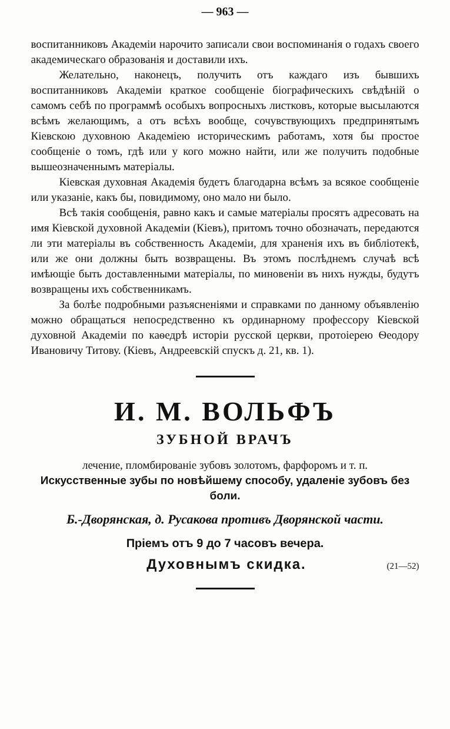— 963 —
воспитанниковъ Академіи нарочито записали свои воспоминанія о годахъ своего академическаго образованія и доставили ихъ.
Желательно, наконецъ, получить отъ каждаго изъ бывшихъ воспитанниковъ Академіи краткое сообщеніе біографическихъ свѣдѣній о самомъ себѣ по программѣ особыхъ вопросныхъ листковъ, которые высылаются всѣмъ желающимъ, а отъ всѣхъ вообще, сочувствующихъ предпринятымъ Кіевскою духовною Академіею историческимъ работамъ, хотя бы простое сообщеніе о томъ, гдѣ или у кого можно найти, или же получить подобные вышеозначеннымъ матеріалы.
Кіевская духовная Академія будетъ благодарна всѣмъ за всякое сообщеніе или указаніе, какъ бы, повидимому, оно мало ни было.
Всѣ такія сообщенія, равно какъ и самые матеріалы просятъ адресовать на имя Кіевской духовной Академіи (Кіевъ), притомъ точно обозначать, передаются ли эти матеріалы въ собственность Академіи, для храненія ихъ въ библіотекѣ, или же они должны быть возвращены. Въ этомъ послѣднемъ случаѣ всѣ имѣющіе быть доставленными матеріалы, по миновеніи въ нихъ нужды, будутъ возвращены ихъ собственникамъ.
За болѣе подробными разъясненіями и справками по данному объявленію можно обращаться непосредственно къ ординарному профессору Кіевской духовной Академіи по каѳедрѣ исторіи русской церкви, протоіерею Ѳеодору Ивановичу Титову. (Кіевъ, Андреевскій спускъ д. 21, кв. 1).
И. М. ВОЛЬФЪ
ЗУБНОЙ ВРАЧЪ
лечение, пломбированіе зубовъ золотомъ, фарфоромъ и т. п.
Искусственные зубы по новѣйшему способу, удаленіе зубовъ без боли.
Б.-Дворянская, д. Русакова противъ Дворянской части.
Пріемъ отъ 9 до 7 часовъ вечера.
Духовнымъ скидка. (21—52)